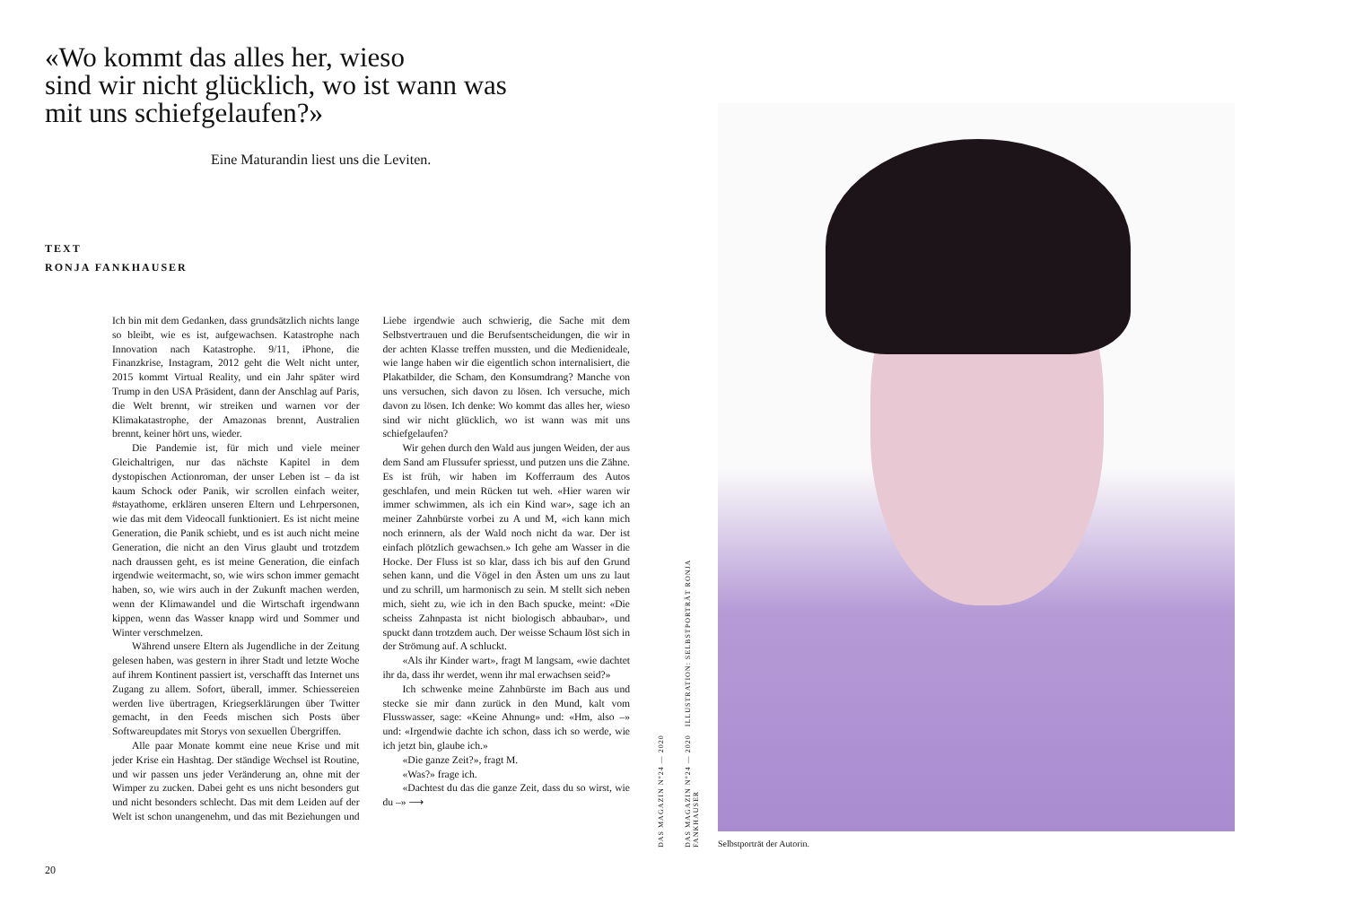«Wo kommt das alles her, wieso
sind wir nicht glücklich, wo ist wann was
mit uns schiefgelaufen?»
Eine Maturandin liest uns die Leviten.
TEXT
RONJA FANKHAUSER
Ich bin mit dem Gedanken, dass grundsätzlich nichts lange so bleibt, wie es ist, aufgewachsen. Katastrophe nach Innovation nach Katastrophe. 9/11, iPhone, die Finanzkrise, Instagram, 2012 geht die Welt nicht unter, 2015 kommt Virtual Reality, und ein Jahr später wird Trump in den USA Präsident, dann der Anschlag auf Paris, die Welt brennt, wir streiken und warnen vor der Klimakatastrophe, der Amazonas brennt, Australien brennt, keiner hört uns, wieder.
Die Pandemie ist, für mich und viele meiner Gleichaltrigen, nur das nächste Kapitel in dem dystopischen Actionroman, der unser Leben ist – da ist kaum Schock oder Panik, wir scrollen einfach weiter, #stayathome, erklären unseren Eltern und Lehrpersonen, wie das mit dem Videocall funktioniert. Es ist nicht meine Generation, die Panik schiebt, und es ist auch nicht meine Generation, die nicht an den Virus glaubt und trotzdem nach draussen geht, es ist meine Generation, die einfach irgendwie weitermacht, so, wie wirs schon immer gemacht haben, so, wie wirs auch in der Zukunft machen werden, wenn der Klimawandel und die Wirtschaft irgendwann kippen, wenn das Wasser knapp wird und Sommer und Winter verschmelzen.
Während unsere Eltern als Jugendliche in der Zeitung gelesen haben, was gestern in ihrer Stadt und letzte Woche auf ihrem Kontinent passiert ist, verschafft das Internet uns Zugang zu allem. Sofort, überall, immer. Schiessereien werden live übertragen, Kriegserklärungen über Twitter gemacht, in den Feeds mischen sich Posts über Softwareupdates mit Storys von sexuellen Übergriffen.
Alle paar Monate kommt eine neue Krise und mit jeder Krise ein Hashtag. Der ständige Wechsel ist Routine, und wir passen uns jeder Veränderung an, ohne mit der Wimper zu zucken. Dabei geht es uns nicht besonders gut und nicht besonders schlecht. Das mit dem Leiden auf der Welt ist schon unangenehm, und das mit Beziehungen und Liebe irgendwie auch schwierig, die Sache mit dem Selbstvertrauen und die Berufsentscheidungen, die wir in der achten Klasse treffen mussten, und die Medienideale, wie lange haben wir die eigentlich schon internalisiert, die Plakatbilder, die Scham, den Konsumdrang? Manche von uns versuchen, sich davon zu lösen. Ich versuche, mich davon zu lösen. Ich denke: Wo kommt das alles her, wieso sind wir nicht glücklich, wo ist wann was mit uns schiefgelaufen?
Wir gehen durch den Wald aus jungen Weiden, der aus dem Sand am Flussufer spriesst, und putzen uns die Zähne. Es ist früh, wir haben im Kofferraum des Autos geschlafen, und mein Rücken tut weh. «Hier waren wir immer schwimmen, als ich ein Kind war», sage ich an meiner Zahnbürste vorbei zu A und M, «ich kann mich noch erinnern, als der Wald noch nicht da war. Der ist einfach plötzlich gewachsen.» Ich gehe am Wasser in die Hocke. Der Fluss ist so klar, dass ich bis auf den Grund sehen kann, und die Vögel in den Ästen um uns zu laut und zu schrill, um harmonisch zu sein. M stellt sich neben mich, sieht zu, wie ich in den Bach spucke, meint: «Die scheiss Zahnpasta ist nicht biologisch abbaubar», und spuckt dann trotzdem auch. Der weisse Schaum löst sich in der Strömung auf. A schluckt.
«Als ihr Kinder wart», fragt M langsam, «wie dachtet ihr da, dass ihr werdet, wenn ihr mal erwachsen seid?»
Ich schwenke meine Zahnbürste im Bach aus und stecke sie mir dann zurück in den Mund, kalt vom Flusswasser, sage: «Keine Ahnung» und: «Hm, also –» und: «Irgendwie dachte ich schon, dass ich so werde, wie ich jetzt bin, glaube ich.»
«Die ganze Zeit?», fragt M.
«Was?» frage ich.
«Dachtest du das die ganze Zeit, dass du so wirst, wie du –» ⟶
20
DAS MAGAZIN N°24 — 2020
DAS MAGAZIN N°24 — 2020 ILLUSTRATION: SELBSTPORTRÄT RONJA FANKHAUSER
Selbstporträt der Autorin.